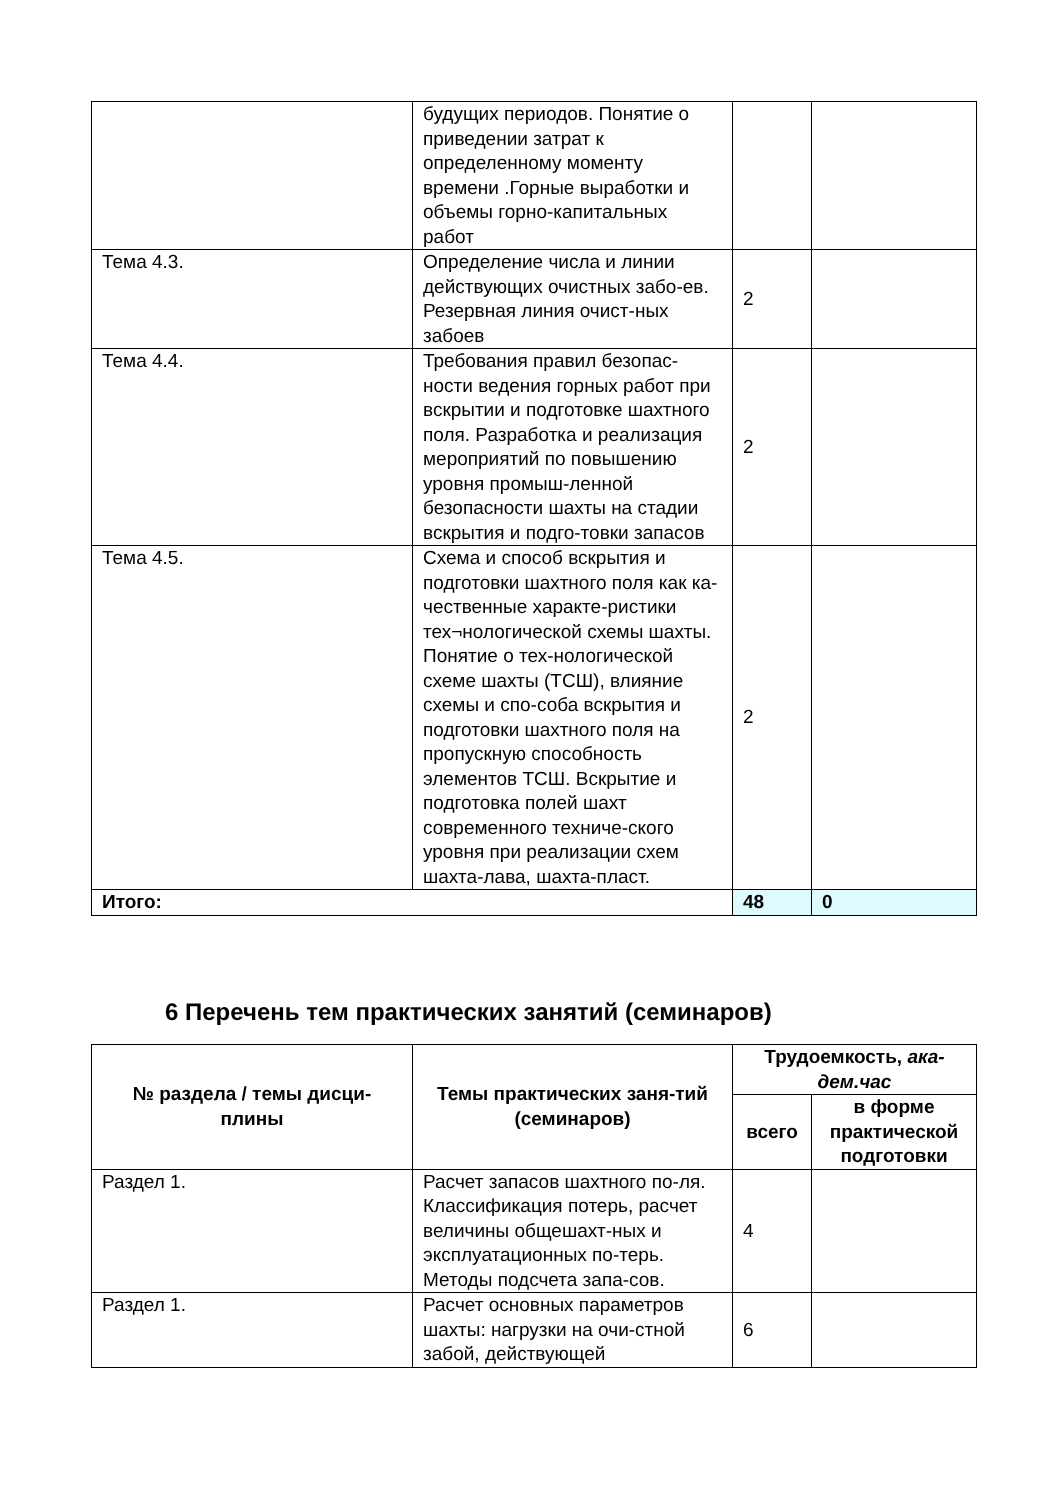| | будущих периодов. Понятие о приведении затрат к определенному моменту времени .Горные выработки и объемы горно-капитальных работ | | |
| Тема 4.3. | Определение числа и линии действующих очистных забо-ев. Резервная линия очист-ных забоев | 2 | |
| Тема 4.4. | Требования правил безопас-ности ведения горных работ при вскрытии и подготовке шахтного поля. Разработка и реализация мероприятий по повышению уровня промыш-ленной безопасности шахты на стадии вскрытия и подго-товки запасов | 2 | |
| Тема 4.5. | Схема и способ вскрытия и подготовки шахтного поля как ка-чественные характе-ристики тех¬нологической схемы шахты. Понятие о тех-нологической схеме шахты (ТСШ), влияние схемы и спо-соба вскрытия и подготовки шахтного поля на пропускную способность элементов ТСШ. Вскрытие и подготовка полей шахт современного техниче-ского уровня при реализации схем шахта-лава, шахта-пласт. | 2 | |
| Итого: | | 48 | 0 |
6 Перечень тем практических занятий (семинаров)
| № раздела / темы дисци-плины | Темы практических заня-тий (семинаров) | Трудоемкость, ака-дем.час | |
| --- | --- | --- | --- |
| | | всего | в форме практической подготовки |
| Раздел 1. | Расчет запасов шахтного по-ля. Классификация потерь, расчет величины общешахт-ных и эксплуатационных по-терь. Методы подсчета запа-сов. | 4 | |
| Раздел 1. | Расчет основных параметров шахты: нагрузки на очи-стной забой, действующей | 6 | |